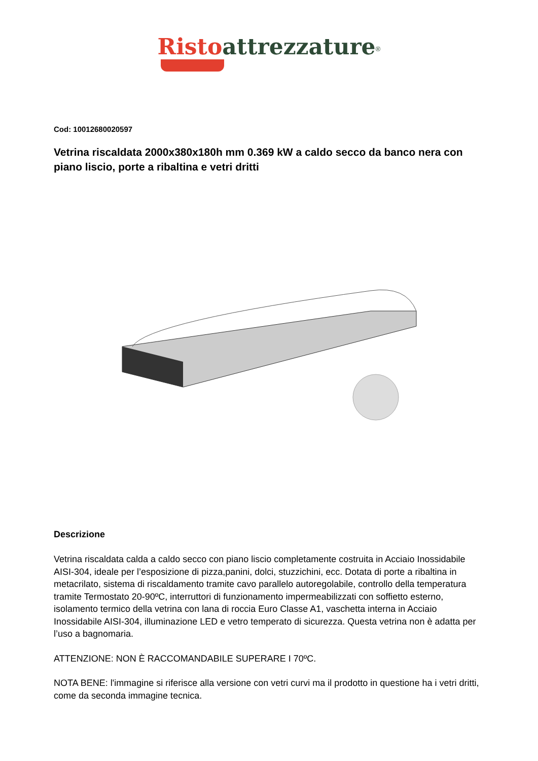Risto attrezzature<sup>®</sup>
Cod: 10012680020597
Vetrina riscaldata 2000x380x180h mm 0.369 kW a caldo secco da banco nera con piano liscio, porte a ribaltina e vetri dritti
Descrizione
Vetrina riscaldata calda a caldo secco con piano liscio completamente costruita in Acciaio Inossidabile AISI-304, ideale per l’esposizione di pizza,panini, dolci, stuzzichini, ecc. Dotata di porte a ribaltina in metacrilato, sistema di riscaldamento tramite cavo parallelo autoregolabile, controllo della temperatura tramite Termostato 20-90ºC, interruttori di funzionamento impermeabilizzati con soffietto esterno, isolamento termico della vetrina con lana di roccia Euro Classe A1, vaschetta interna in Acciaio Inossidabile AISI-304, illuminazione LED e vetro temperato di sicurezza. Questa vetrina non è adatta per l’uso a bagnomaria.
ATTENZIONE: NON È RACCOMANDABILE SUPERARE I 70ºC.
NOTA BENE: l'immagine si riferisce alla versione con vetri curvi ma il prodotto in questione ha i vetri dritti, come da seconda immagine tecnica.